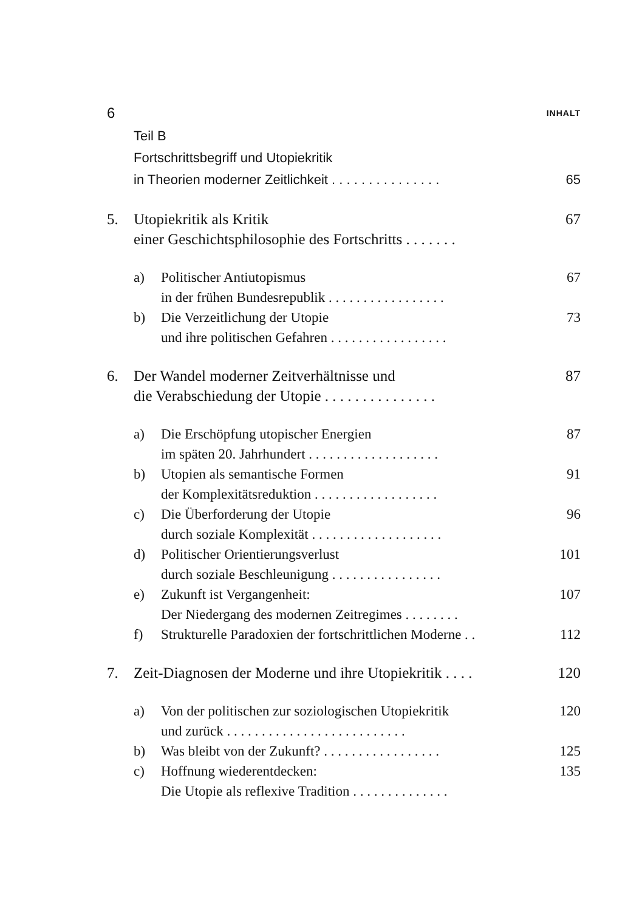6 INHALT
Teil B
Fortschrittsbegriff und Utopiekritik
in Theorien moderner Zeitlichkeit . . . . . . . . . . . . . . . 65
5. Utopiekritik als Kritik
einer Geschichtsphilosophie des Fortschritts . . . . . . . 67
a) Politischer Antiutopismus
in der frühen Bundesrepublik . . . . . . . . . . . . . . . . . 67
b) Die Verzeitlichung der Utopie
und ihre politischen Gefahren . . . . . . . . . . . . . . . . . 73
6. Der Wandel moderner Zeitverhältnisse und
die Verabschiedung der Utopie . . . . . . . . . . . . . . . 87
a) Die Erschöpfung utopischer Energien
im späten 20. Jahrhundert . . . . . . . . . . . . . . . . . . . 87
b) Utopien als semantische Formen
der Komplexitätsreduktion . . . . . . . . . . . . . . . . . . 91
c) Die Überforderung der Utopie
durch soziale Komplexität . . . . . . . . . . . . . . . . . . . 96
d) Politischer Orientierungsverlust
durch soziale Beschleunigung . . . . . . . . . . . . . . . . 101
e) Zukunft ist Vergangenheit:
Der Niedergang des modernen Zeitregimes . . . . . . . . 107
f) Strukturelle Paradoxien der fortschrittlichen Moderne . . 112
7. Zeit-Diagnosen der Moderne und ihre Utopiekritik . . . . 120
a) Von der politischen zur soziologischen Utopiekritik
und zurück . . . . . . . . . . . . . . . . . . . . . . . . . . 120
b) Was bleibt von der Zukunft? . . . . . . . . . . . . . . . . . 125
c) Hoffnung wiederentdecken:
Die Utopie als reflexive Tradition . . . . . . . . . . . . . . 135